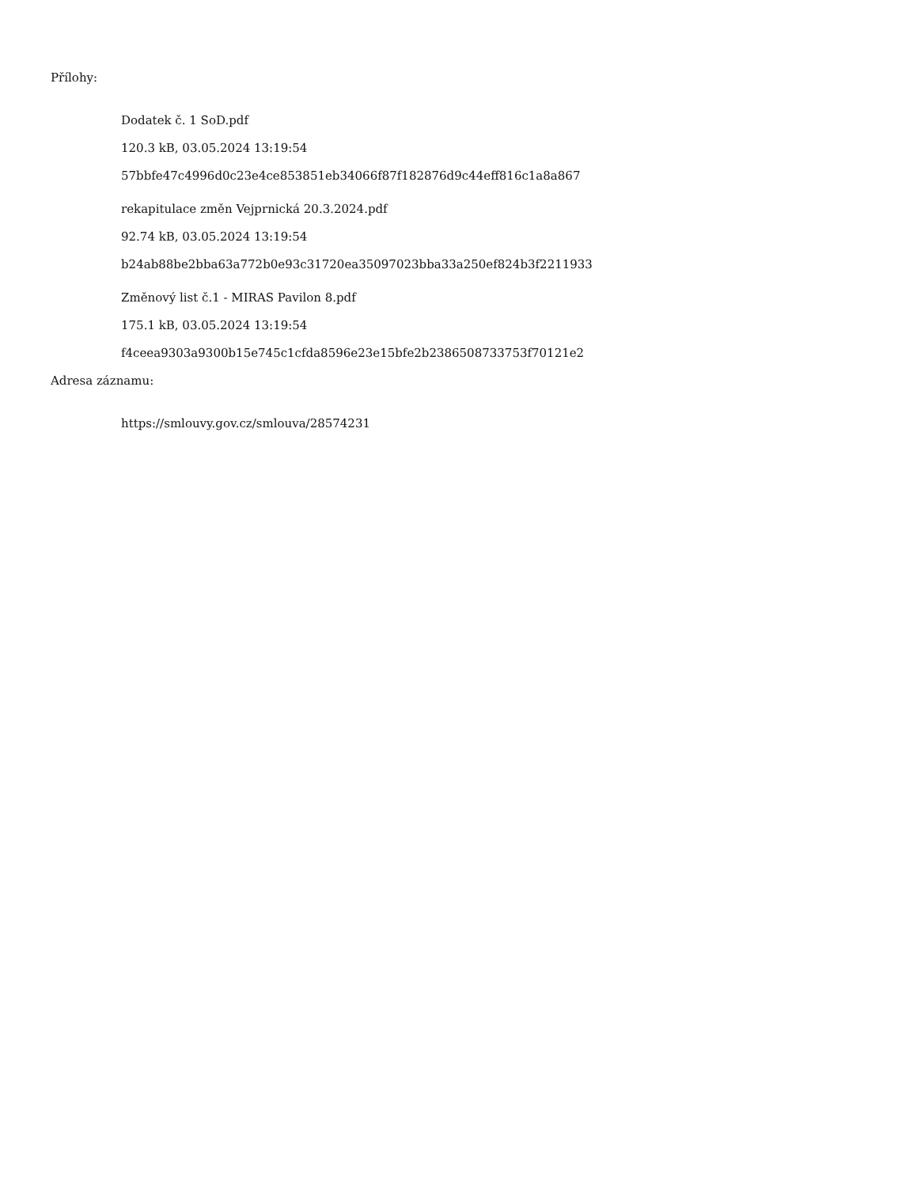Přílohy:
Dodatek č. 1 SoD.pdf
120.3 kB, 03.05.2024 13:19:54
57bbfe47c4996d0c23e4ce853851eb34066f87f182876d9c44eff816c1a8a867
rekapitulace změn Vejprnická 20.3.2024.pdf
92.74 kB, 03.05.2024 13:19:54
b24ab88be2bba63a772b0e93c31720ea35097023bba33a250ef824b3f2211933
Změnový list č.1 - MIRAS Pavilon 8.pdf
175.1 kB, 03.05.2024 13:19:54
f4ceea9303a9300b15e745c1cfda8596e23e15bfe2b2386508733753f70121e2
Adresa záznamu:
https://smlouvy.gov.cz/smlouva/28574231